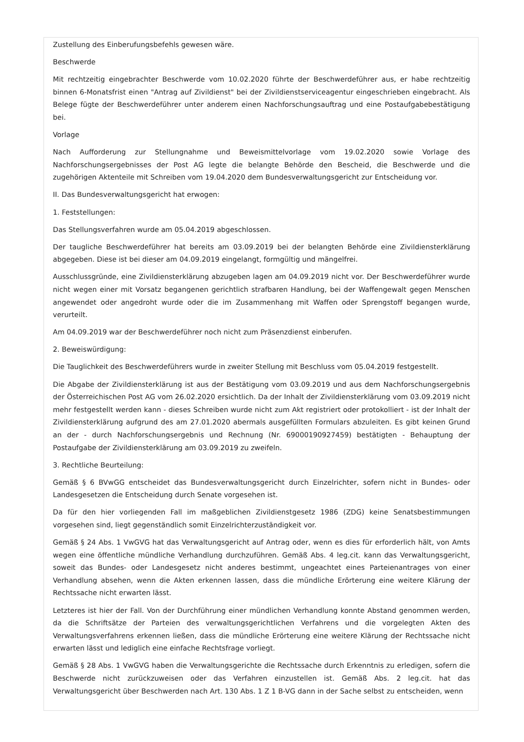Zustellung des Einberufungsbefehls gewesen wäre.
Beschwerde
Mit rechtzeitig eingebrachter Beschwerde vom 10.02.2020 führte der Beschwerdeführer aus, er habe rechtzeitig binnen 6-Monatsfrist einen "Antrag auf Zivildienst" bei der Zivildienstserviceagentur eingeschrieben eingebracht. Als Belege fügte der Beschwerdeführer unter anderem einen Nachforschungsauftrag und eine Postaufgabebestätigung bei.
Vorlage
Nach Aufforderung zur Stellungnahme und Beweismittelvorlage vom 19.02.2020 sowie Vorlage des Nachforschungsergebnisses der Post AG legte die belangte Behörde den Bescheid, die Beschwerde und die zugehörigen Aktenteile mit Schreiben vom 19.04.2020 dem Bundesverwaltungsgericht zur Entscheidung vor.
II. Das Bundesverwaltungsgericht hat erwogen:
1. Feststellungen:
Das Stellungsverfahren wurde am 05.04.2019 abgeschlossen.
Der taugliche Beschwerdeführer hat bereits am 03.09.2019 bei der belangten Behörde eine Zivildiensterklärung abgegeben. Diese ist bei dieser am 04.09.2019 eingelangt, formgültig und mängelfrei.
Ausschlussgründe, eine Zivildiensterklärung abzugeben lagen am 04.09.2019 nicht vor. Der Beschwerdeführer wurde nicht wegen einer mit Vorsatz begangenen gerichtlich strafbaren Handlung, bei der Waffengewalt gegen Menschen angewendet oder angedroht wurde oder die im Zusammenhang mit Waffen oder Sprengstoff begangen wurde, verurteilt.
Am 04.09.2019 war der Beschwerdeführer noch nicht zum Präsenzdienst einberufen.
2. Beweiswürdigung:
Die Tauglichkeit des Beschwerdeführers wurde in zweiter Stellung mit Beschluss vom 05.04.2019 festgestellt.
Die Abgabe der Zivildiensterklärung ist aus der Bestätigung vom 03.09.2019 und aus dem Nachforschungsergebnis der Österreichischen Post AG vom 26.02.2020 ersichtlich. Da der Inhalt der Zivildiensterklärung vom 03.09.2019 nicht mehr festgestellt werden kann - dieses Schreiben wurde nicht zum Akt registriert oder protokolliert - ist der Inhalt der Zivildiensterklärung aufgrund des am 27.01.2020 abermals ausgefüllten Formulars abzuleiten. Es gibt keinen Grund an der - durch Nachforschungsergebnis und Rechnung (Nr. 69000190927459) bestätigten - Behauptung der Postaufgabe der Zivildiensterklärung am 03.09.2019 zu zweifeln.
3. Rechtliche Beurteilung:
Gemäß § 6 BVwGG entscheidet das Bundesverwaltungsgericht durch Einzelrichter, sofern nicht in Bundes- oder Landesgesetzen die Entscheidung durch Senate vorgesehen ist.
Da für den hier vorliegenden Fall im maßgeblichen Zivildienstgesetz 1986 (ZDG) keine Senatsbestimmungen vorgesehen sind, liegt gegenständlich somit Einzelrichterzuständigkeit vor.
Gemäß § 24 Abs. 1 VwGVG hat das Verwaltungsgericht auf Antrag oder, wenn es dies für erforderlich hält, von Amts wegen eine öffentliche mündliche Verhandlung durchzuführen. Gemäß Abs. 4 leg.cit. kann das Verwaltungsgericht, soweit das Bundes- oder Landesgesetz nicht anderes bestimmt, ungeachtet eines Parteienantrages von einer Verhandlung absehen, wenn die Akten erkennen lassen, dass die mündliche Erörterung eine weitere Klärung der Rechtssache nicht erwarten lässt.
Letzteres ist hier der Fall. Von der Durchführung einer mündlichen Verhandlung konnte Abstand genommen werden, da die Schriftsätze der Parteien des verwaltungsgerichtlichen Verfahrens und die vorgelegten Akten des Verwaltungsverfahrens erkennen ließen, dass die mündliche Erörterung eine weitere Klärung der Rechtssache nicht erwarten lässt und lediglich eine einfache Rechtsfrage vorliegt.
Gemäß § 28 Abs. 1 VwGVG haben die Verwaltungsgerichte die Rechtssache durch Erkenntnis zu erledigen, sofern die Beschwerde nicht zurückzuweisen oder das Verfahren einzustellen ist. Gemäß Abs. 2 leg.cit. hat das Verwaltungsgericht über Beschwerden nach Art. 130 Abs. 1 Z 1 B-VG dann in der Sache selbst zu entscheiden, wenn